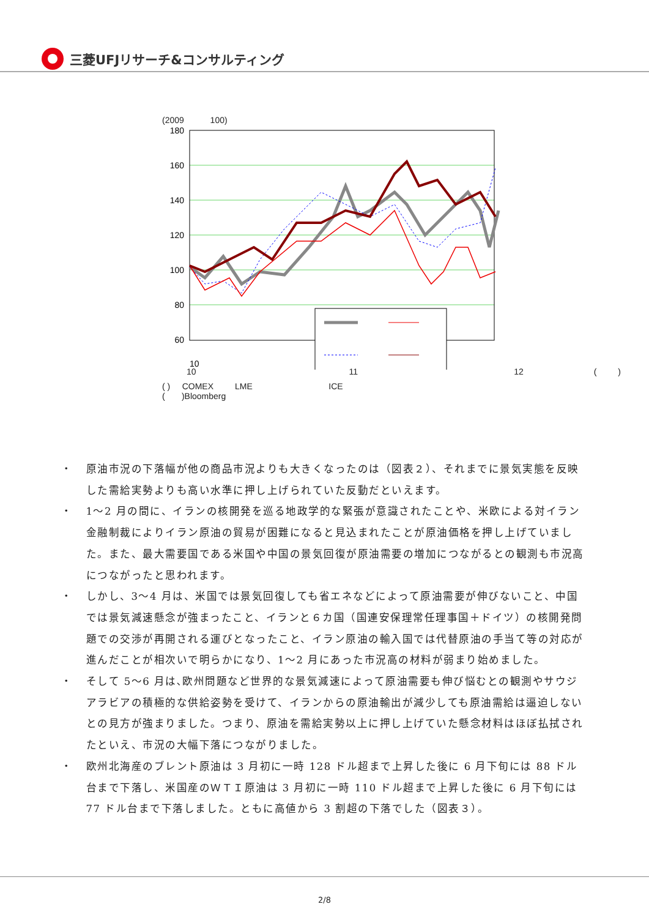三菱UFJリサーチ&コンサルティング
(2009 100)
180
160
140
120
100
80
60
10
10 11 12 ( )
( ) COMEX LME ICE
( )Bloomberg
・ 原油市況の下落幅が他の商品市況よりも大きくなったのは（図表２）、それまでに景気実態を反映した需給実勢よりも高い水準に押し上げられていた反動だといえます。
・ 1～2 月の間に、イランの核開発を巡る地政学的な緊張が意識されたことや、米欧による対イラン金融制裁によりイラン原油の貿易が困難になると見込まれたことが原油価格を押し上げていました。また、最大需要国である米国や中国の景気回復が原油需要の増加につながるとの観測も市況高につながったと思われます。
・ しかし、3～4 月は、米国では景気回復しても省エネなどによって原油需要が伸びないこと、中国では景気減速懸念が強まったこと、イランと６カ国（国連安保理常任理事国＋ドイツ）の核開発問題での交渉が再開される運びとなったこと、イラン原油の輸入国では代替原油の手当て等の対応が進んだことが相次いで明らかになり、1～2 月にあった市況高の材料が弱まり始めました。
・ そして 5～6 月は､欧州問題など世界的な景気減速によって原油需要も伸び悩むとの観測やサウジアラビアの積極的な供給姿勢を受けて、イランからの原油輸出が減少しても原油需給は逼迫しないとの見方が強まりました。つまり、原油を需給実勢以上に押し上げていた懸念材料はほぼ払拭されたといえ、市況の大幅下落につながりました。
・ 欧州北海産のブレント原油は 3 月初に一時 128 ドル超まで上昇した後に 6 月下旬には 88 ドル台まで下落し、米国産のＷＴＩ原油は 3 月初に一時 110 ドル超まで上昇した後に 6 月下旬には 77 ドル台まで下落しました。ともに高値から 3 割超の下落でした（図表３）。
2/8